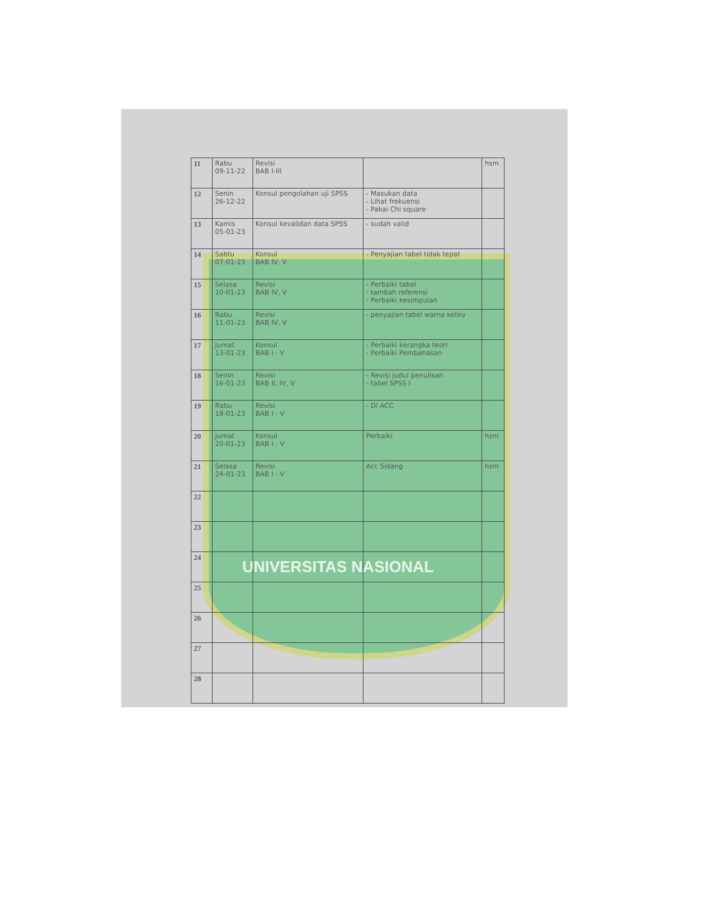| 11 | Rabu 09-11-22 | Revisi BAB I-III | | hsm |
| 12 | Senin 26-12-22 | Konsul pengolahan uji SPSS | - Masukan data - Lihat frekuensi - Pakai Chi square | |
| 13 | Kamis 05-01-23 | Konsul kevalidan data SPSS | - sudah valid | |
| 14 | Sabtu 07-01-23 | Konsul BAB IV, V | - Penyajian tabel tidak tepat | |
| 15 | Selasa 10-01-23 | Revisi BAB IV, V | - Perbaiki tabel - tambah referensi - Perbaiki kesimpulan | |
| 16 | Rabu 11-01-23 | Revisi BAB IV, V | - penyajian tabel warna keliru | |
| 17 | Jumat 13-01-23 | Konsul BAB I - V | - Perbaiki kerangka teori - Perbaiki Pembahasan | |
| 18 | Senin 16-01-23 | Revisi BAB II, IV, V | - Revisi judul penulisan - tabel SPSS I | |
| 19 | Rabu 18-01-23 | Revisi BAB I - V | - DI ACC | |
| 20 | Jumat 20-01-23 | Konsul BAB I - V | Perbaiki | hsm |
| 21 | Selasa 24-01-23 | Revisi BAB I - V | Acc Sidang | hsm |
| 22 | | | | |
| 23 | | | | |
| 24 | | | | |
| 25 | | | | |
| 26 | | | | |
| 27 | | | | |
| 28 | | | | |
UNIVERSITAS NASIONAL